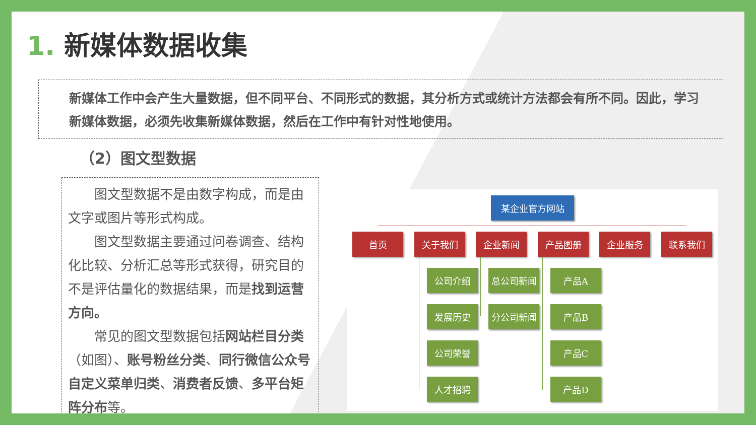1. 新媒体数据收集
新媒体工作中会产生大量数据，但不同平台、不同形式的数据，其分析方式或统计方法都会有所不同。因此，学习新媒体数据，必须先收集新媒体数据，然后在工作中有针对性地使用。
（2）图文型数据
图文型数据不是由数字构成，而是由文字或图片等形式构成。
图文型数据主要通过问卷调查、结构化比较、分析汇总等形式获得，研究目的不是评估量化的数据结果，而是找到运营方向。
常见的图文型数据包括网站栏目分类（如图）、账号粉丝分类、同行微信公众号自定义菜单归类、消费者反馈、多平台矩阵分布等。
某企业官方网站
首页 关于我们 企业新闻 产品图册 企业服务 联系我们
公司介绍 总公司新闻 产品A
发展历史 分公司新闻 产品B
公司荣誉 产品C
人才招聘 产品D